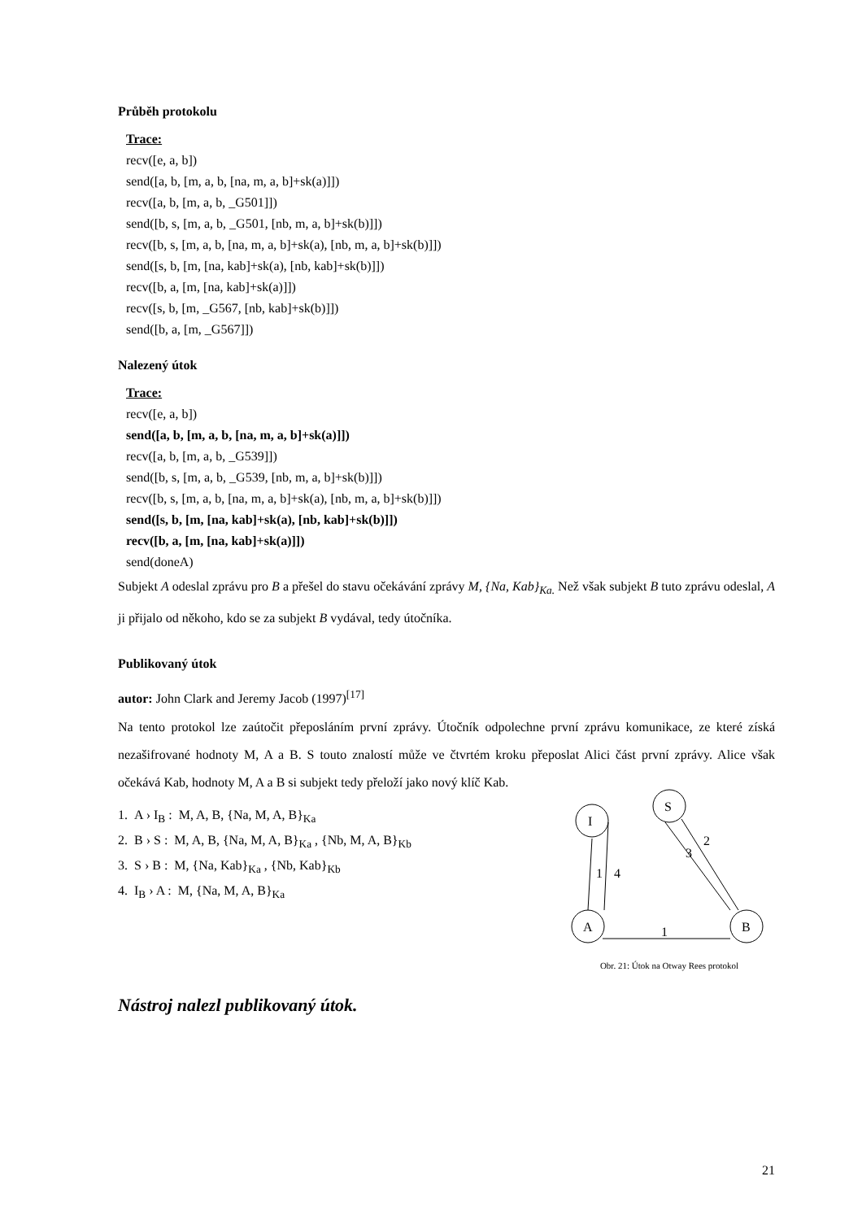Průběh protokolu
Trace:
recv([e, a, b])
send([a, b, [m, a, b, [na, m, a, b]+sk(a)]])
recv([a, b, [m, a, b, _G501]])
send([b, s, [m, a, b, _G501, [nb, m, a, b]+sk(b)]])
recv([b, s, [m, a, b, [na, m, a, b]+sk(a), [nb, m, a, b]+sk(b)]])
send([s, b, [m, [na, kab]+sk(a), [nb, kab]+sk(b)]])
recv([b, a, [m, [na, kab]+sk(a)]])
recv([s, b, [m, _G567, [nb, kab]+sk(b)]])
send([b, a, [m, _G567]])
Nalezený útok
Trace:
recv([e, a, b])
send([a, b, [m, a, b, [na, m, a, b]+sk(a)]])
recv([a, b, [m, a, b, _G539]])
send([b, s, [m, a, b, _G539, [nb, m, a, b]+sk(b)]])
recv([b, s, [m, a, b, [na, m, a, b]+sk(a), [nb, m, a, b]+sk(b)]])
send([s, b, [m, [na, kab]+sk(a), [nb, kab]+sk(b)]])
recv([b, a, [m, [na, kab]+sk(a)]])
send(doneA)
Subjekt A odeslal zprávu pro B a přešel do stavu očekávání zprávy M, {Na, Kab}<sub>Ka.</sub> Než však subjekt B tuto zprávu odeslal, A ji přijalo od někoho, kdo se za subjekt B vydával, tedy útočníka.
Publikovaný útok
autor: John Clark and Jeremy Jacob (1997)<sup>[17]</sup>
Na tento protokol lze zaútočit přeposláním první zprávy. Útočník odpolechne první zprávu komunikace, ze které získá nezašifrované hodnoty M, A a B. S touto znalostí může ve čtvrtém kroku přeposlat Alici část první zprávy. Alice však očekává Kab, hodnoty M, A a B si subjekt tedy přeloží jako nový klíč Kab.
I
S
A
B
1
4
1
3
2
Obr. 21: Útok na Otway Rees protokol
1. A › I<sub>B</sub> : M, A, B, {Na, M, A, B}<sub>Ka</sub>
2. B › S : M, A, B, {Na, M, A, B}<sub>Ka</sub> , {Nb, M, A, B}<sub>Kb</sub>
3. S › B : M, {Na, Kab}<sub>Ka</sub> , {Nb, Kab}<sub>Kb</sub>
4. I<sub>B</sub> › A : M, {Na, M, A, B}<sub>Ka</sub>
Nástroj nalezl publikovaný útok.
21